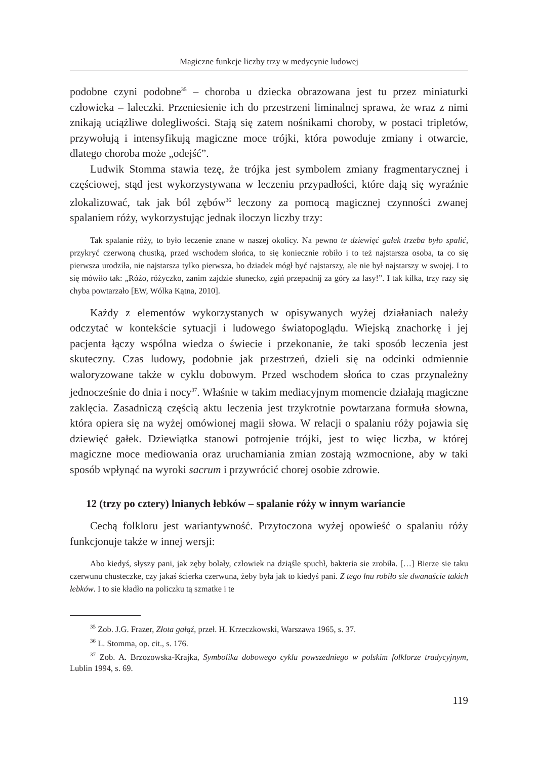Magiczne funkcje liczby trzy w medycynie ludowej
podobne czyni podobne<sup>35</sup> – choroba u dziecka obrazowana jest tu przez miniaturki człowieka – laleczki. Przeniesienie ich do przestrzeni liminalnej sprawa, że wraz z nimi znikają uciążliwe dolegliwości. Stają się zatem nośnikami choroby, w postaci tripletów, przywołują i intensyfikują magiczne moce trójki, która powoduje zmiany i otwarcie, dlatego choroba może „odejść”.
Ludwik Stomma stawia tezę, że trójka jest symbolem zmiany fragmentarycznej i częściowej, stąd jest wykorzystywana w leczeniu przypadłości, które dają się wyraźnie zlokalizować, tak jak ból zębów<sup>36</sup> leczony za pomocą magicznej czynności zwanej spalaniem róży, wykorzystując jednak iloczyn liczby trzy:
Tak spalanie róży, to było leczenie znane w naszej okolicy. Na pewno te dziewięć gałek trzeba było spalić, przykryć czerwoną chustką, przed wschodem słońca, to się koniecznie robiło i to też najstarsza osoba, ta co się pierwsza urodziła, nie najstarsza tylko pierwsza, bo dziadek mógł być najstarszy, ale nie był najstarszy w swojej. I to się mówiło tak: „Różo, różyczko, zanim zajdzie słunecko, zgiń przepadnij za góry za lasy!”. I tak kilka, trzy razy się chyba powtarzało [EW, Wólka Kątna, 2010].
Każdy z elementów wykorzystanych w opisywanych wyżej działaniach należy odczytać w kontekście sytuacji i ludowego światopoglądu. Wiejską znachorkę i jej pacjenta łączy wspólna wiedza o świecie i przekonanie, że taki sposób leczenia jest skuteczny. Czas ludowy, podobnie jak przestrzeń, dzieli się na odcinki odmiennie waloryzowane także w cyklu dobowym. Przed wschodem słońca to czas przynależny jednocześnie do dnia i nocy<sup>37</sup>. Właśnie w takim mediacyjnym momencie działają magiczne zaklęcia. Zasadniczą częścią aktu leczenia jest trzykrotnie powtarzana formuła słowna, która opiera się na wyżej omówionej magii słowa. W relacji o spalaniu róży pojawia się dziewięć gałek. Dziewiątka stanowi potrojenie trójki, jest to więc liczba, w której magiczne moce mediowania oraz uruchamiania zmian zostają wzmocnione, aby w taki sposób wpłynąć na wyroki sacrum i przywrócić chorej osobie zdrowie.
12 (trzy po cztery) lnianych łebków – spalanie róży w innym wariancie
Cechą folkloru jest wariantywność. Przytoczona wyżej opowieść o spalaniu róży funkcjonuje także w innej wersji:
Abo kiedyś, słyszy pani, jak zęby bolały, człowiek na dziąśle spuchł, bakteria sie zrobiła. […] Bierze sie taku czerwunu chusteczke, czy jakaś ścierka czerwuna, żeby była jak to kiedyś pani. Z tego lnu robiło sie dwanaście takich łebków. I to sie kładło na policzku tą szmatke i te
<sup>35</sup> Zob. J.G. Frazer, Złota gałąź, przeł. H. Krzeczkowski, Warszawa 1965, s. 37.
<sup>36</sup> L. Stomma, op. cit., s. 176.
<sup>37</sup> Zob. A. Brzozowska-Krajka, Symbolika dobowego cyklu powszedniego w polskim folklorze tradycyjnym, Lublin 1994, s. 69.
119